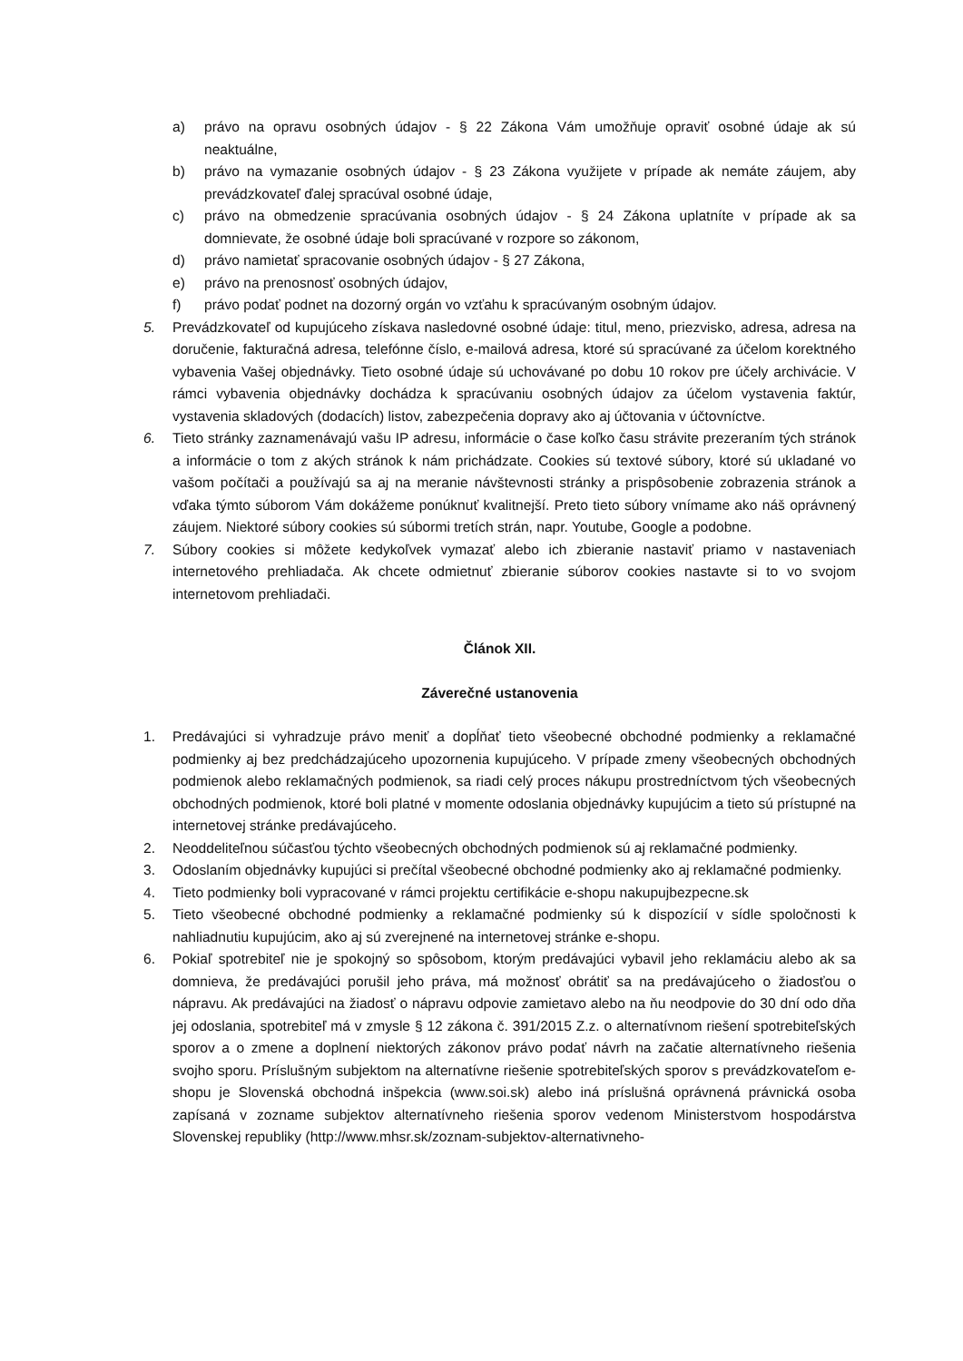a) právo na opravu osobných údajov - § 22 Zákona Vám umožňuje opraviť osobné údaje ak sú neaktuálne,
b) právo na vymazanie osobných údajov - § 23 Zákona využijete v prípade ak nemáte záujem, aby prevádzkovateľ ďalej spracúval osobné údaje,
c) právo na obmedzenie spracúvania osobných údajov - § 24 Zákona uplatníte v prípade ak sa domnievate, že osobné údaje boli spracúvané v rozpore so zákonom,
d) právo namietať spracovanie osobných údajov - § 27 Zákona,
e) právo na prenosnosť osobných údajov,
f) právo podať podnet na dozorný orgán vo vzťahu k spracúvaným osobným údajov.
5. Prevádzkovateľ od kupujúceho získava nasledovné osobné údaje: titul, meno, priezvisko, adresa, adresa na doručenie, fakturačná adresa, telefónne číslo, e-mailová adresa, ktoré sú spracúvané za účelom korektného vybavenia Vašej objednávky. Tieto osobné údaje sú uchovávané po dobu 10 rokov pre účely archivácie. V rámci vybavenia objednávky dochádza k spracúvaniu osobných údajov za účelom vystavenia faktúr, vystavenia skladových (dodacích) listov, zabezpečenia dopravy ako aj účtovania v účtovníctve.
6. Tieto stránky zaznamenávajú vašu IP adresu, informácie o čase koľko času strávite prezeraním tých stránok a informácie o tom z akých stránok k nám prichádzate. Cookies sú textové súbory, ktoré sú ukladané vo vašom počítači a používajú sa aj na meranie návštevnosti stránky a prispôsobenie zobrazenia stránok a vďaka týmto súborom Vám dokážeme ponúknuť kvalitnejší. Preto tieto súbory vnímame ako náš oprávnený záujem. Niektoré súbory cookies sú súbormi tretích strán, napr. Youtube, Google a podobne.
7. Súbory cookies si môžete kedykoľvek vymazať alebo ich zbieranie nastaviť priamo v nastaveniach internetového prehliadača. Ak chcete odmietnuť zbieranie súborov cookies nastavte si to vo svojom internetovom prehliadači.
Článok XII.
Záverečné ustanovenia
1. Predávajúci si vyhradzuje právo meniť a dopĺňať tieto všeobecné obchodné podmienky a reklamačné podmienky aj bez predchádzajúceho upozornenia kupujúceho. V prípade zmeny všeobecných obchodných podmienok alebo reklamačných podmienok, sa riadi celý proces nákupu prostredníctvom tých všeobecných obchodných podmienok, ktoré boli platné v momente odoslania objednávky kupujúcim a tieto sú prístupné na internetovej stránke predávajúceho.
2. Neoddeliteľnou súčasťou týchto všeobecných obchodných podmienok sú aj reklamačné podmienky.
3. Odoslaním objednávky kupujúci si prečítal všeobecné obchodné podmienky ako aj reklamačné podmienky.
4. Tieto podmienky boli vypracované v rámci projektu certifikácie e-shopu nakupujbezpecne.sk
5. Tieto všeobecné obchodné podmienky a reklamačné podmienky sú k dispozícií v sídle spoločnosti k nahliadnutiu kupujúcim, ako aj sú zverejnené na internetovej stránke e-shopu.
6. Pokiaľ spotrebiteľ nie je spokojný so spôsobom, ktorým predávajúci vybavil jeho reklamáciu alebo ak sa domnieva, že predávajúci porušil jeho práva, má možnosť obrátiť sa na predávajúceho o žiadosťou o nápravu. Ak predávajúci na žiadosť o nápravu odpovie zamietavo alebo na ňu neodpovie do 30 dní odo dňa jej odoslania, spotrebiteľ má v zmysle § 12 zákona č. 391/2015 Z.z. o alternatívnom riešení spotrebiteľských sporov a o zmene a doplnení niektorých zákonov právo podať návrh na začatie alternatívneho riešenia svojho sporu. Príslušným subjektom na alternatívne riešenie spotrebiteľských sporov s prevádzkovateľom e-shopu je Slovenská obchodná inšpekcia (www.soi.sk) alebo iná príslušná oprávnená právnická osoba zapísaná v zozname subjektov alternatívneho riešenia sporov vedenom Ministerstvom hospodárstva Slovenskej republiky (http://www.mhsr.sk/zoznam-subjektov-alternativneho-